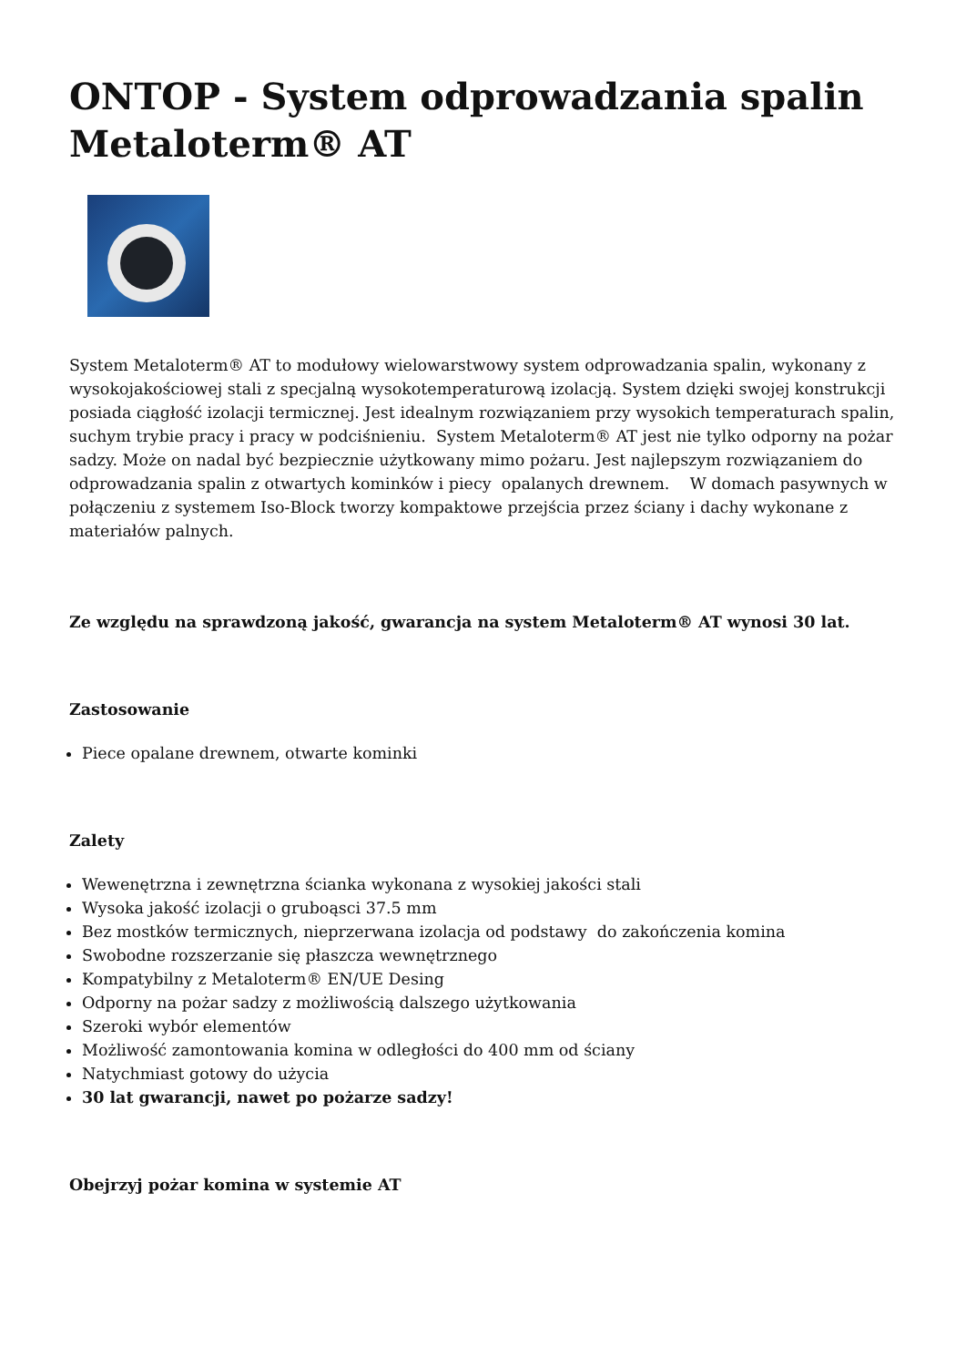ONTOP - System odprowadzania spalin Metaloterm® AT
System Metaloterm® AT to modułowy wielowarstwowy system odprowadzania spalin, wykonany z wysokojakościowej stali z specjalną wysokotemperaturową izolacją. System dzięki swojej konstrukcji posiada ciągłość izolacji termicznej. Jest idealnym rozwiązaniem przy wysokich temperaturach spalin, suchym trybie pracy i pracy w podciśnieniu. System Metaloterm® AT jest nie tylko odporny na pożar sadzy. Może on nadal być bezpiecznie użytkowany mimo pożaru. Jest najlepszym rozwiązaniem do odprowadzania spalin z otwartych kominków i piecy opalanych drewnem. W domach pasywnych w połączeniu z systemem Iso-Block tworzy kompaktowe przejścia przez ściany i dachy wykonane z materiałów palnych.
Ze względu na sprawdzoną jakość, gwarancja na system Metaloterm® AT wynosi 30 lat.
Zastosowanie
Piece opalane drewnem, otwarte kominki
Zalety
Wewenętrzna i zewnętrzna ścianka wykonana z wysokiej jakości stali
Wysoka jakość izolacji o gruboąsci 37.5 mm
Bez mostków termicznych, nieprzerwana izolacja od podstawy do zakończenia komina
Swobodne rozszerzanie się płaszcza wewnętrznego
Kompatybilny z Metaloterm® EN/UE Desing
Odporny na pożar sadzy z możliwością dalszego użytkowania
Szeroki wybór elementów
Możliwość zamontowania komina w odległości do 400 mm od ściany
Natychmiast gotowy do użycia
30 lat gwarancji, nawet po pożarze sadzy!
Obejrzyj pożar komina w systemie AT